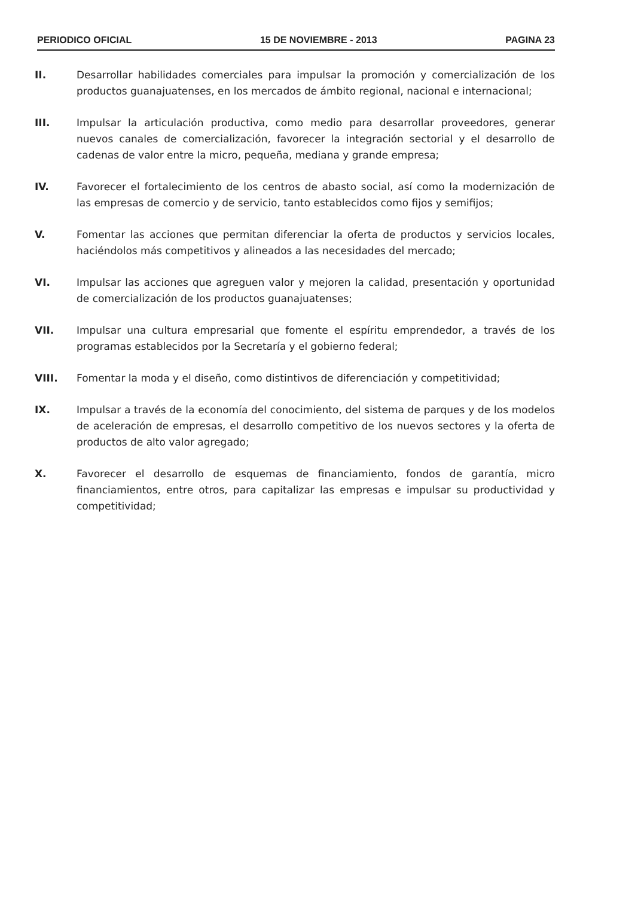PERIODICO OFICIAL 15 DE NOVIEMBRE - 2013 PAGINA 23
II. Desarrollar habilidades comerciales para impulsar la promoción y comercialización de los productos guanajuatenses, en los mercados de ámbito regional, nacional e internacional;
III. Impulsar la articulación productiva, como medio para desarrollar proveedores, generar nuevos canales de comercialización, favorecer la integración sectorial y el desarrollo de cadenas de valor entre la micro, pequeña, mediana y grande empresa;
IV. Favorecer el fortalecimiento de los centros de abasto social, así como la modernización de las empresas de comercio y de servicio, tanto establecidos como fijos y semifijos;
V. Fomentar las acciones que permitan diferenciar la oferta de productos y servicios locales, haciéndolos más competitivos y alineados a las necesidades del mercado;
VI. Impulsar las acciones que agreguen valor y mejoren la calidad, presentación y oportunidad de comercialización de los productos guanajuatenses;
VII. Impulsar una cultura empresarial que fomente el espíritu emprendedor, a través de los programas establecidos por la Secretaría y el gobierno federal;
VIII. Fomentar la moda y el diseño, como distintivos de diferenciación y competitividad;
IX. Impulsar a través de la economía del conocimiento, del sistema de parques y de los modelos de aceleración de empresas, el desarrollo competitivo de los nuevos sectores y la oferta de productos de alto valor agregado;
X. Favorecer el desarrollo de esquemas de financiamiento, fondos de garantía, micro financiamientos, entre otros, para capitalizar las empresas e impulsar su productividad y competitividad;